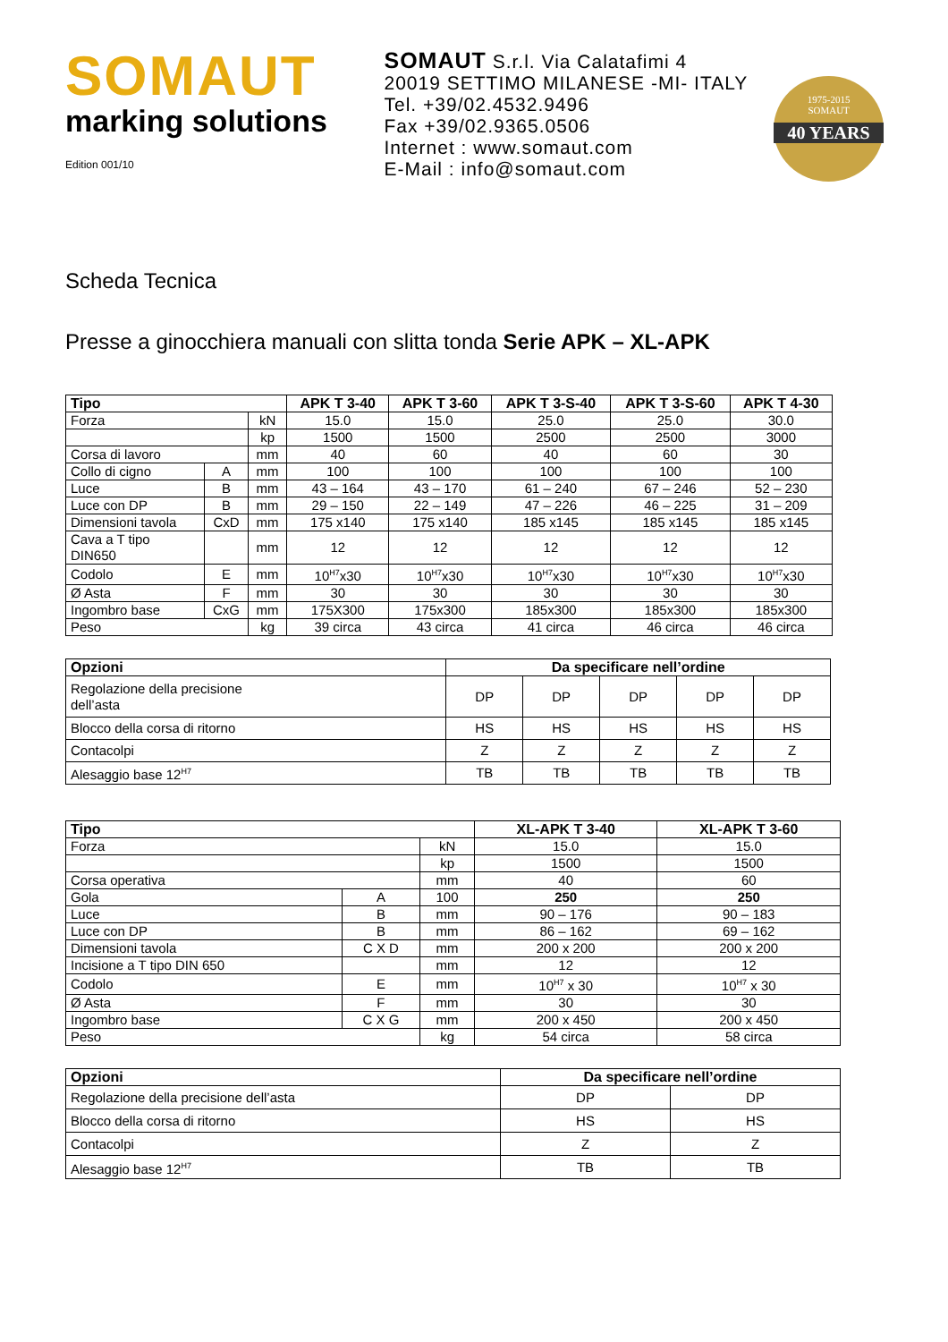SOMAUT
marking solutions
Edition 001/10
SOMAUT S.r.l. Via Calatafimi 4
20019 SETTIMO MILANESE -MI- ITALY
Tel. +39/02.4532.9496
Fax +39/02.9365.0506
Internet : www.somaut.com
E-Mail : info@somaut.com
1975-2015
SOMAUT
40 YEARS
Scheda Tecnica
Presse a ginocchiera manuali con slitta tonda Serie APK – XL-APK
| Tipo | | | APK T 3-40 | APK T 3-60 | APK T 3-S-40 | APK T 3-S-60 | APK T 4-30 |
| --- | --- | --- | --- | --- | --- | --- | --- |
| Forza | | kN | 15.0 | 15.0 | 25.0 | 25.0 | 30.0 |
| | | kp | 1500 | 1500 | 2500 | 2500 | 3000 |
| Corsa di lavoro | | mm | 40 | 60 | 40 | 60 | 30 |
| Collo di cigno | A | mm | 100 | 100 | 100 | 100 | 100 |
| Luce | B | mm | 43 – 164 | 43 – 170 | 61 – 240 | 67 – 246 | 52 – 230 |
| Luce con DP | B | mm | 29 – 150 | 22 – 149 | 47 – 226 | 46 – 225 | 31 – 209 |
| Dimensioni tavola | CxD | mm | 175 x140 | 175 x140 | 185 x145 | 185 x145 | 185 x145 |
| Cava a T tipo DIN650 | | mm | 12 | 12 | 12 | 12 | 12 |
| Codolo | E | mm | 10<sup>H7</sup>x30 | 10<sup>H7</sup>x30 | 10<sup>H7</sup>x30 | 10<sup>H7</sup>x30 | 10<sup>H7</sup>x30 |
| Ø Asta | F | mm | 30 | 30 | 30 | 30 | 30 |
| Ingombro base | CxG | mm | 175X300 | 175x300 | 185x300 | 185x300 | 185x300 |
| Peso | | kg | 39 circa | 43 circa | 41 circa | 46 circa | 46 circa |
| Opzioni | Da specificare nell’ordine | | | | |
| --- | --- | --- | --- | --- | --- |
| Regolazione della precisione dell’asta | DP | DP | DP | DP | DP |
| Blocco della corsa di ritorno | HS | HS | HS | HS | HS |
| Contacolpi | Z | Z | Z | Z | Z |
| Alesaggio base 12<sup>H7</sup> | TB | TB | TB | TB | TB |
| Tipo | | | XL-APK T 3-40 | XL-APK T 3-60 |
| --- | --- | --- | --- | --- |
| Forza | | kN | 15.0 | 15.0 |
| | | kp | 1500 | 1500 |
| Corsa operativa | | mm | 40 | 60 |
| Gola | A | 100 | 250 | 250 |
| Luce | B | mm | 90 – 176 | 90 – 183 |
| Luce con DP | B | mm | 86 – 162 | 69 – 162 |
| Dimensioni tavola | C X D | mm | 200 x 200 | 200 x 200 |
| Incisione a T tipo DIN 650 | | mm | 12 | 12 |
| Codolo | E | mm | 10<sup>H7</sup> x 30 | 10<sup>H7</sup> x 30 |
| Ø Asta | F | mm | 30 | 30 |
| Ingombro base | C X G | mm | 200 x 450 | 200 x 450 |
| Peso | | kg | 54 circa | 58 circa |
| Opzioni | Da specificare nell’ordine | |
| --- | --- | --- |
| Regolazione della precisione dell’asta | DP | DP |
| Blocco della corsa di ritorno | HS | HS |
| Contacolpi | Z | Z |
| Alesaggio base 12<sup>H7</sup> | TB | TB |